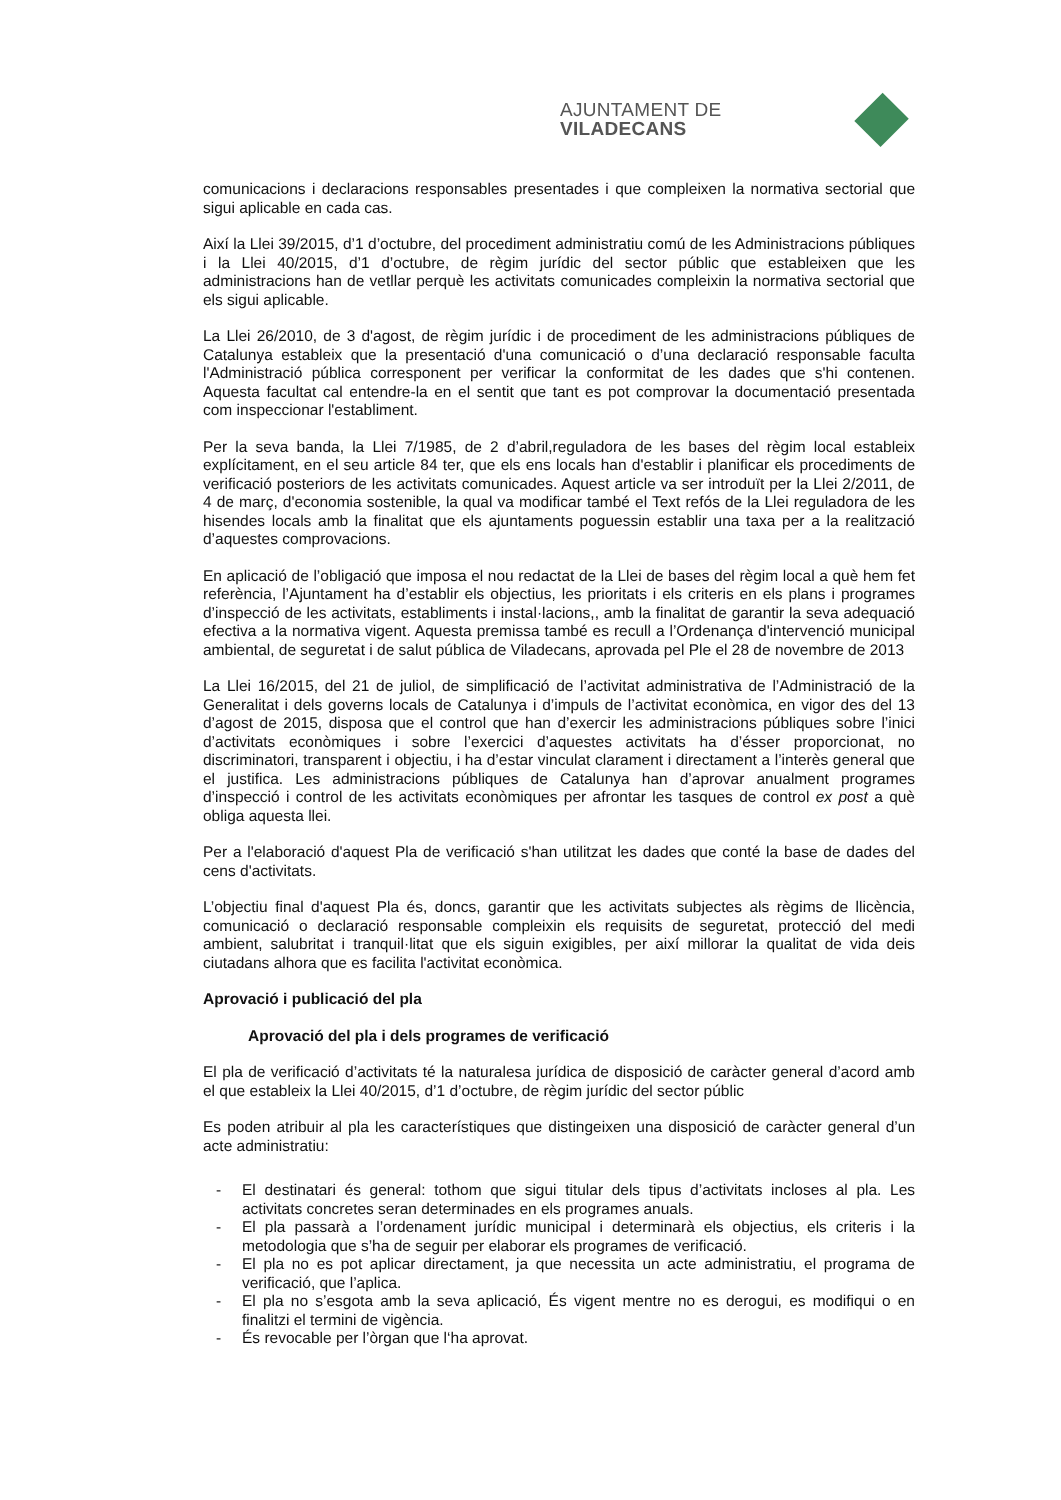AJUNTAMENT DE VILADECANS
comunicacions i declaracions responsables presentades i que compleixen la normativa sectorial que sigui aplicable en cada cas.
Així la Llei 39/2015, d’1 d’octubre, del procediment administratiu comú de les Administracions públiques i la Llei 40/2015, d’1 d’octubre, de règim jurídic del sector públic que estableixen que les administracions han de vetllar perquè les activitats comunicades compleixin la normativa sectorial que els sigui aplicable.
La Llei 26/2010, de 3 d'agost, de règim jurídic i de procediment de les administracions públiques de Catalunya estableix que la presentació d'una comunicació o d’una declaració responsable faculta l'Administració pública corresponent per verificar la conformitat de les dades que s'hi contenen. Aquesta facultat cal entendre-la en el sentit que tant es pot comprovar la documentació presentada com inspeccionar l'establiment.
Per la seva banda, la Llei 7/1985, de 2 d’abril,reguladora de les bases del règim local estableix explícitament, en el seu article 84 ter, que els ens locals han d'establir i planificar els procediments de verificació posteriors de les activitats comunicades. Aquest article va ser introduït per la Llei 2/2011, de 4 de març, d'economia sostenible, la qual va modificar també el Text refós de la Llei reguladora de les hisendes locals amb la finalitat que els ajuntaments poguessin establir una taxa per a la realització d’aquestes comprovacions.
En aplicació de l’obligació que imposa el nou redactat de la Llei de bases del règim local a què hem fet referència, l’Ajuntament ha d’establir els objectius, les prioritats i els criteris en els plans i programes d’inspecció de les activitats, establiments i instal·lacions,, amb la finalitat de garantir la seva adequació efectiva a la normativa vigent. Aquesta premissa també es recull a l’Ordenança d'intervenció municipal ambiental, de seguretat i de salut pública de Viladecans, aprovada pel Ple el 28 de novembre de 2013
La Llei 16/2015, del 21 de juliol, de simplificació de l’activitat administrativa de l’Administració de la Generalitat i dels governs locals de Catalunya i d’impuls de l’activitat econòmica, en vigor des del 13 d’agost de 2015, disposa que el control que han d’exercir les administracions públiques sobre l’inici d’activitats econòmiques i sobre l’exercici d’aquestes activitats ha d’ésser proporcionat, no discriminatori, transparent i objectiu, i ha d’estar vinculat clarament i directament a l’interès general que el justifica. Les administracions públiques de Catalunya han d’aprovar anualment programes d’inspecció i control de les activitats econòmiques per afrontar les tasques de control ex post a què obliga aquesta llei.
Per a l'elaboració d'aquest Pla de verificació s'han utilitzat les dades que conté la base de dades del cens d'activitats.
L’objectiu final d'aquest Pla és, doncs, garantir que les activitats subjectes als règims de llicència, comunicació o declaració responsable compleixin els requisits de seguretat, protecció del medi ambient, salubritat i tranquil·litat que els siguin exigibles, per així millorar la qualitat de vida deis ciutadans alhora que es facilita l'activitat econòmica.
Aprovació i publicació del pla
Aprovació del pla i dels programes de verificació
El pla de verificació d’activitats té la naturalesa jurídica de disposició de caràcter general d’acord amb el que estableix la Llei 40/2015, d’1 d’octubre, de règim jurídic del sector públic
Es poden atribuir al pla les característiques que distingeixen una disposició de caràcter general d’un acte administratiu:
- El destinatari és general: tothom que sigui titular dels tipus d’activitats incloses al pla. Les activitats concretes seran determinades en els programes anuals.
- El pla passarà a l’ordenament jurídic municipal i determinarà els objectius, els criteris i la metodologia que s’ha de seguir per elaborar els programes de verificació.
- El pla no es pot aplicar directament, ja que necessita un acte administratiu, el programa de verificació, que l’aplica.
- El pla no s’esgota amb la seva aplicació, És vigent mentre no es derogui, es modifiqui o en finalitzi el termini de vigència.
- És revocable per l’òrgan que l‘ha aprovat.